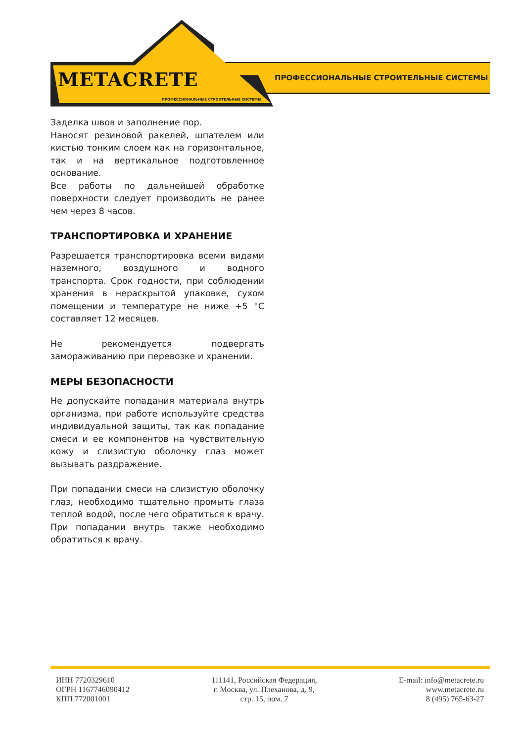ПРОФЕССИОНАЛЬНЫЕ СТРОИТЕЛЬНЫЕ СИСТЕМЫ
METACRETE
ПРОФЕССИОНАЛЬНЫЕ СТРОИТЕЛЬНЫЕ СИСТЕМЫ
Заделка швов и заполнение пор.
Наносят резиновой ракелей, шпателем или кистью тонким слоем как на горизонтальное, так и на вертикальное подготовленное основание.
Все работы по дальнейшей обработке поверхности следует производить не ранее чем через 8 часов.
ТРАНСПОРТИРОВКА И ХРАНЕНИЕ
Разрешается транспортировка всеми видами наземного, воздушного и водного транспорта. Срок годности, при соблюдении хранения в нераскрытой упаковке, сухом помещении и температуре не ниже +5 °C составляет 12 месяцев.
Не рекомендуется подвергать замораживанию при перевозке и хранении.
МЕРЫ БЕЗОПАСНОСТИ
Не допускайте попадания материала внутрь организма, при работе используйте средства индивидуальной защиты, так как попадание смеси и ее компонентов на чувствительную кожу и слизистую оболочку глаз может вызывать раздражение.
При попадании смеси на слизистую оболочку глаз, необходимо тщательно промыть глаза теплой водой, после чего обратиться к врачу. При попадании внутрь также необходимо обратиться к врачу.
ИНН 7720329610
ОГРН 1167746090412
КПП 772001001
111141, Российская Федерация,
г. Москва, ул. Плеханова, д. 9,
стр. 15, пом. 7
E-mail: info@metacrete.ru
www.metacrete.ru
8 (495) 765-63-27